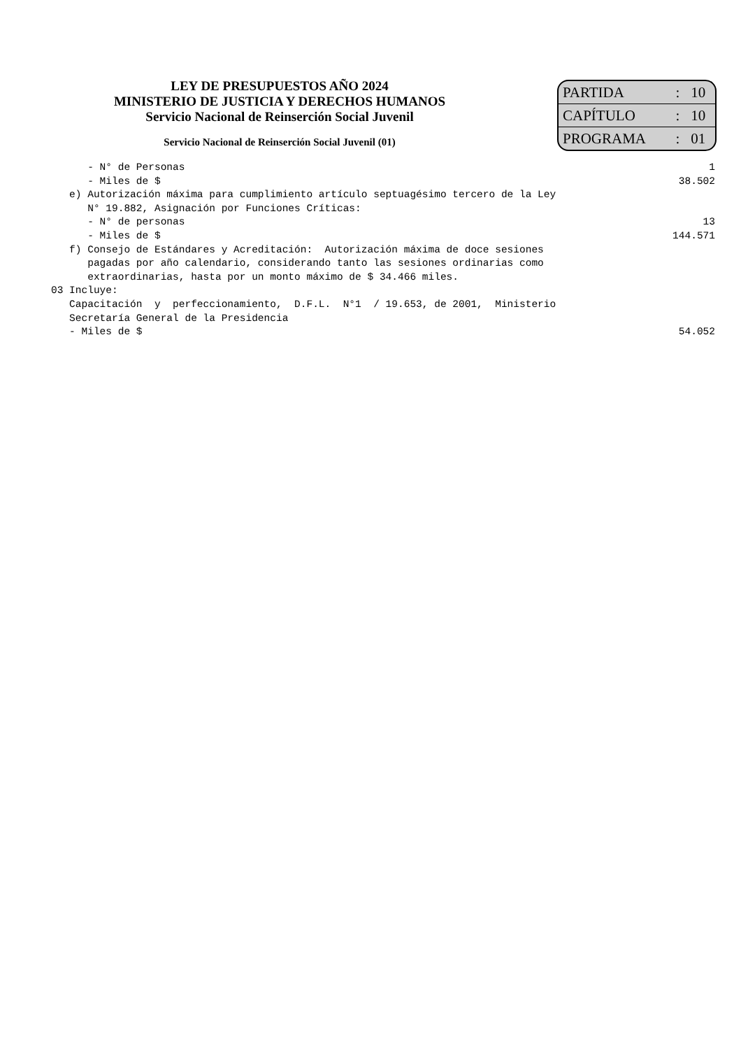LEY DE PRESUPUESTOS AÑO 2024
MINISTERIO DE JUSTICIA Y DERECHOS HUMANOS
Servicio Nacional de Reinserción Social Juvenil
Servicio Nacional de Reinserción Social Juvenil (01)
| PARTIDA | : | 10 |
| CAPÍTULO | : | 10 |
| PROGRAMA | : | 01 |
- N° de Personas 1
- Miles de $ 38.502
e) Autorización máxima para cumplimiento artículo septuagésimo tercero de la Ley
N° 19.882, Asignación por Funciones Críticas:
- N° de personas 13
- Miles de $ 144.571
f) Consejo de Estándares y Acreditación: Autorización máxima de doce sesiones
pagadas por año calendario, considerando tanto las sesiones ordinarias como
extraordinarias, hasta por un monto máximo de $ 34.466 miles.
03 Incluye:
Capacitación y perfeccionamiento, D.F.L. N°1 / 19.653, de 2001, Ministerio
Secretaría General de la Presidencia
- Miles de $ 54.052